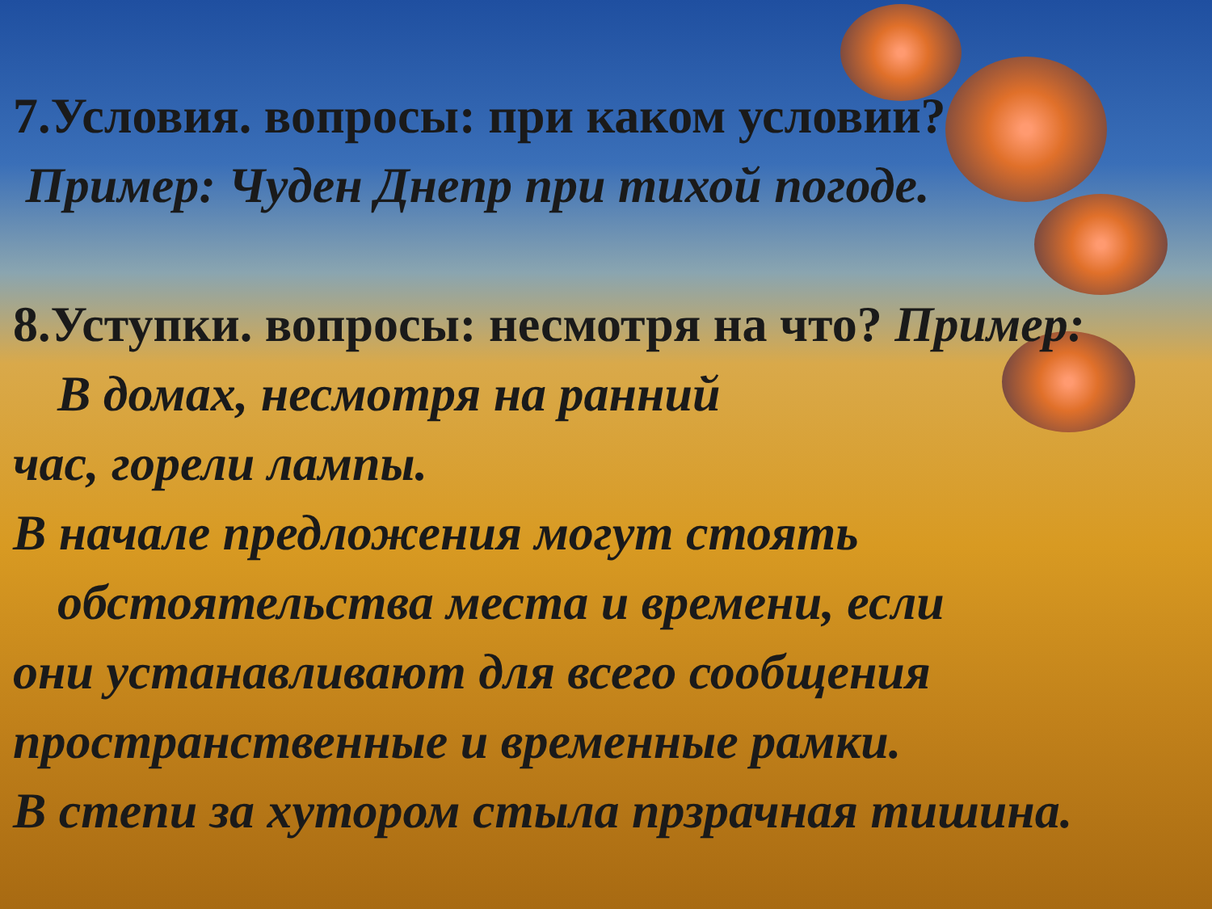7.Условия. вопросы: при каком условии?
Пример: Чуден Днепр при тихой погоде.
8.Уступки. вопросы: несмотря на что? Пример:
В домах, несмотря на ранний
час, горели лампы.
В начале предложения могут стоять
обстоятельства места и времени, если
они устанавливают для всего сообщения
пространственные и временные рамки.
В степи за хутором стыла прзрачная тишина.